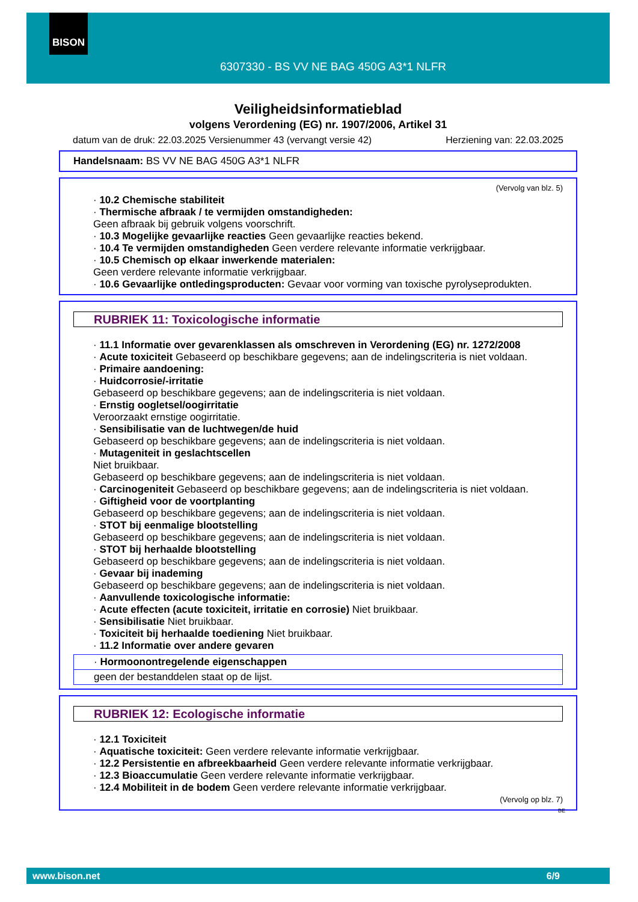BISON
6307330 - BS VV NE BAG 450G A3*1 NLFR
Veiligheidsinformatieblad
volgens Verordening (EG) nr. 1907/2006, Artikel 31
datum van de druk: 22.03.2025 Versienummer 43 (vervangt versie 42) Herziening van: 22.03.2025
Handelsnaam: BS VV NE BAG 450G A3*1 NLFR
(Vervolg van blz. 5)
· 10.2 Chemische stabiliteit
· Thermische afbraak / te vermijden omstandigheden:
Geen afbraak bij gebruik volgens voorschrift.
· 10.3 Mogelijke gevaarlijke reacties Geen gevaarlijke reacties bekend.
· 10.4 Te vermijden omstandigheden Geen verdere relevante informatie verkrijgbaar.
· 10.5 Chemisch op elkaar inwerkende materialen:
Geen verdere relevante informatie verkrijgbaar.
· 10.6 Gevaarlijke ontledingsproducten: Gevaar voor vorming van toxische pyrolyseprodukten.
RUBRIEK 11: Toxicologische informatie
· 11.1 Informatie over gevarenklassen als omschreven in Verordening (EG) nr. 1272/2008
· Acute toxiciteit Gebaseerd op beschikbare gegevens; aan de indelingscriteria is niet voldaan.
· Primaire aandoening:
· Huidcorrosie/-irritatie
Gebaseerd op beschikbare gegevens; aan de indelingscriteria is niet voldaan.
· Ernstig oogletsel/oogirritatie
Veroorzaakt ernstige oogirritatie.
· Sensibilisatie van de luchtwegen/de huid
Gebaseerd op beschikbare gegevens; aan de indelingscriteria is niet voldaan.
· Mutageniteit in geslachtscellen
Niet bruikbaar.
Gebaseerd op beschikbare gegevens; aan de indelingscriteria is niet voldaan.
· Carcinogeniteit Gebaseerd op beschikbare gegevens; aan de indelingscriteria is niet voldaan.
· Giftigheid voor de voortplanting
Gebaseerd op beschikbare gegevens; aan de indelingscriteria is niet voldaan.
· STOT bij eenmalige blootstelling
Gebaseerd op beschikbare gegevens; aan de indelingscriteria is niet voldaan.
· STOT bij herhaalde blootstelling
Gebaseerd op beschikbare gegevens; aan de indelingscriteria is niet voldaan.
· Gevaar bij inademing
Gebaseerd op beschikbare gegevens; aan de indelingscriteria is niet voldaan.
· Aanvullende toxicologische informatie:
· Acute effecten (acute toxiciteit, irritatie en corrosie) Niet bruikbaar.
· Sensibilisatie Niet bruikbaar.
· Toxiciteit bij herhaalde toediening Niet bruikbaar.
· 11.2 Informatie over andere gevaren
· Hormoonontregelende eigenschappen
geen der bestanddelen staat op de lijst.
RUBRIEK 12: Ecologische informatie
· 12.1 Toxiciteit
· Aquatische toxiciteit: Geen verdere relevante informatie verkrijgbaar.
· 12.2 Persistentie en afbreekbaarheid Geen verdere relevante informatie verkrijgbaar.
· 12.3 Bioaccumulatie Geen verdere relevante informatie verkrijgbaar.
· 12.4 Mobiliteit in de bodem Geen verdere relevante informatie verkrijgbaar.
(Vervolg op blz. 7)
BE
www.bison.net 6/9